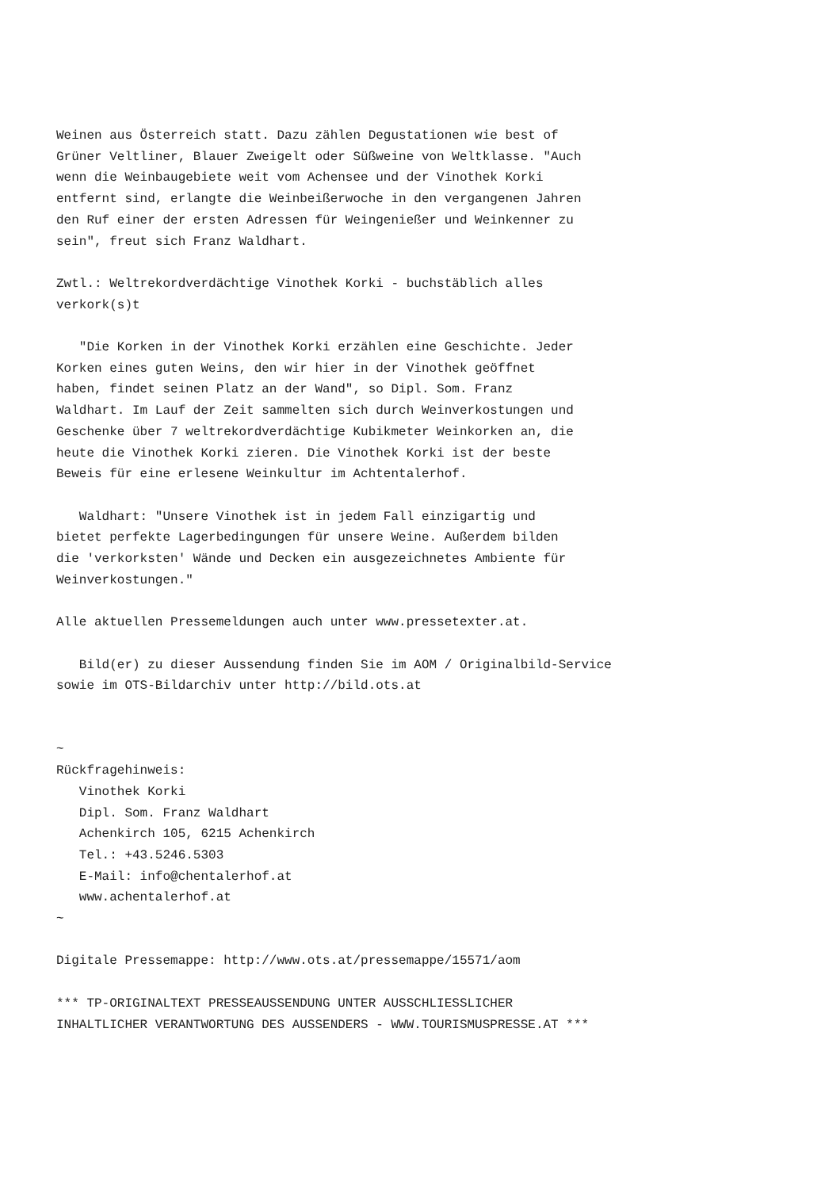Weinen aus Österreich statt. Dazu zählen Degustationen wie best of
Grüner Veltliner, Blauer Zweigelt oder Süßweine von Weltklasse. "Auch
wenn die Weinbaugebiete weit vom Achensee und der Vinothek Korki
entfernt sind, erlangte die Weinbeißerwoche in den vergangenen Jahren
den Ruf einer der ersten Adressen für Weingenießer und Weinkenner zu
sein", freut sich Franz Waldhart.

Zwtl.: Weltrekordverdächtige Vinothek Korki - buchstäblich alles
verkork(s)t

   "Die Korken in der Vinothek Korki erzählen eine Geschichte. Jeder
Korken eines guten Weins, den wir hier in der Vinothek geöffnet
haben, findet seinen Platz an der Wand", so Dipl. Som. Franz
Waldhart. Im Lauf der Zeit sammelten sich durch Weinverkostungen und
Geschenke über 7 weltrekordverdächtige Kubikmeter Weinkorken an, die
heute die Vinothek Korki zieren. Die Vinothek Korki ist der beste
Beweis für eine erlesene Weinkultur im Achtentalerhof.

   Waldhart: "Unsere Vinothek ist in jedem Fall einzigartig und
bietet perfekte Lagerbedingungen für unsere Weine. Außerdem bilden
die 'verkorksten' Wände und Decken ein ausgezeichnetes Ambiente für
Weinverkostungen."

Alle aktuellen Pressemeldungen auch unter www.pressetexter.at.

   Bild(er) zu dieser Aussendung finden Sie im AOM / Originalbild-Service
sowie im OTS-Bildarchiv unter http://bild.ots.at


~
Rückfragehinweis:
   Vinothek Korki
   Dipl. Som. Franz Waldhart
   Achenkirch 105, 6215 Achenkirch
   Tel.: +43.5246.5303
   E-Mail: info@chentalerhof.at
   www.achentalerhof.at
~

Digitale Pressemappe: http://www.ots.at/pressemappe/15571/aom

*** TP-ORIGINALTEXT PRESSEAUSSENDUNG UNTER AUSSCHLIESSLICHER
INHALTLICHER VERANTWORTUNG DES AUSSENDERS - WWW.TOURISMUSPRESSE.AT ***